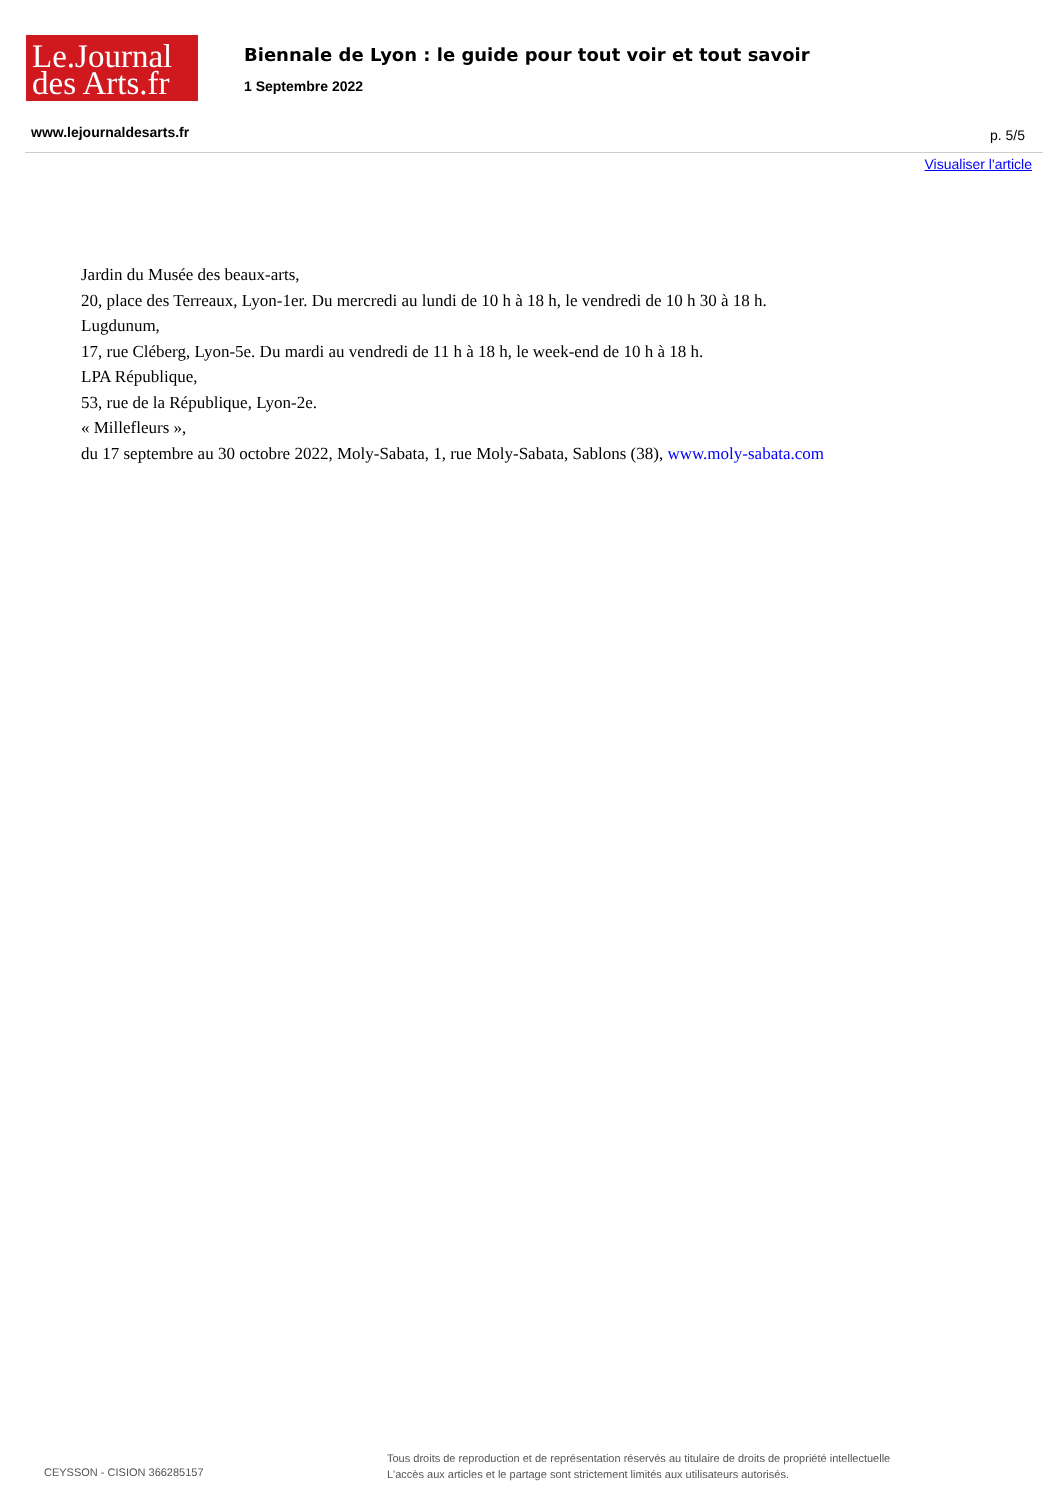Le.Journal
des Arts.fr
Biennale de Lyon : le guide pour tout voir et tout savoir
1 Septembre 2022
www.lejournaldesarts.fr p. 5/5
Visualiser l'article
Jardin du Musée des beaux-arts,
20, place des Terreaux, Lyon-1er. Du mercredi au lundi de 10 h à 18 h, le vendredi de 10 h 30 à 18 h.
Lugdunum,
17, rue Cléberg, Lyon-5e. Du mardi au vendredi de 11 h à 18 h, le week-end de 10 h à 18 h.
LPA République,
53, rue de la République, Lyon-2e.
« Millefleurs »,
du 17 septembre au 30 octobre 2022, Moly-Sabata, 1, rue Moly-Sabata, Sablons (38), www.moly-sabata.com
CEYSSON - CISION 366285157
Tous droits de reproduction et de représentation réservés au titulaire de droits de propriété intellectuelle
L'accès aux articles et le partage sont strictement limités aux utilisateurs autorisés.